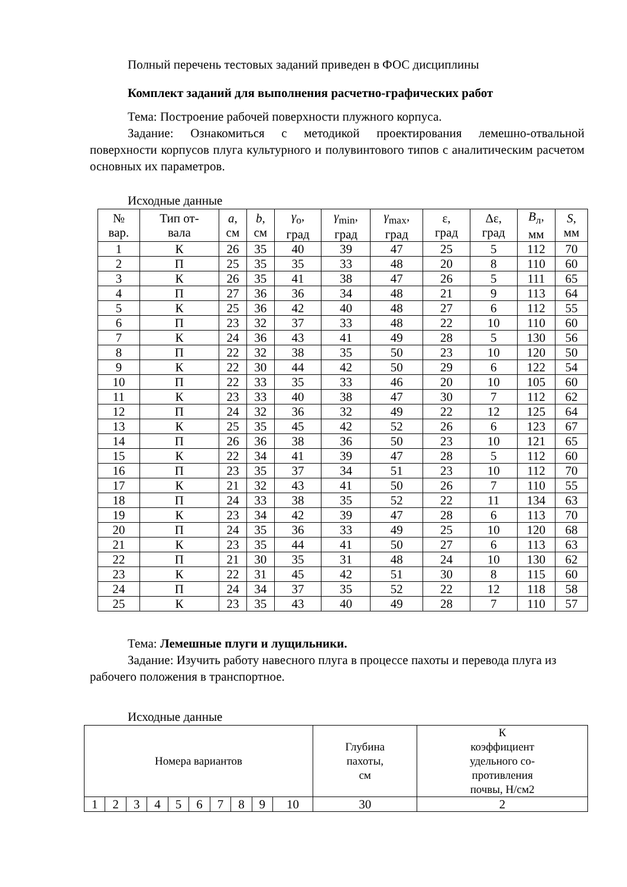Полный перечень тестовых заданий приведен в ФОС дисциплины
Комплект заданий для выполнения расчетно-графических работ
Тема: Построение рабочей поверхности плужного корпуса.
Задание: Ознакомиться с методикой проектирования лемешно-отвальной поверхности корпусов плуга культурного и полувинтового типов с аналитическим расчетом основных их параметров.
Исходные данные
| № вар. | Тип от- вала | a , см | b , см | γ<sub>о</sub>, град | γ<sub>min</sub>, град | γ<sub>max</sub>, град | ε, град | Δε, град | В<sub>л</sub>, мм | S , мм |
| --- | --- | --- | --- | --- | --- | --- | --- | --- | --- | --- |
| 1 | К | 26 | 35 | 40 | 39 | 47 | 25 | 5 | 112 | 70 |
| 2 | П | 25 | 35 | 35 | 33 | 48 | 20 | 8 | 110 | 60 |
| 3 | К | 26 | 35 | 41 | 38 | 47 | 26 | 5 | 111 | 65 |
| 4 | П | 27 | 36 | 36 | 34 | 48 | 21 | 9 | 113 | 64 |
| 5 | К | 25 | 36 | 42 | 40 | 48 | 27 | 6 | 112 | 55 |
| 6 | П | 23 | 32 | 37 | 33 | 48 | 22 | 10 | 110 | 60 |
| 7 | К | 24 | 36 | 43 | 41 | 49 | 28 | 5 | 130 | 56 |
| 8 | П | 22 | 32 | 38 | 35 | 50 | 23 | 10 | 120 | 50 |
| 9 | К | 22 | 30 | 44 | 42 | 50 | 29 | 6 | 122 | 54 |
| 10 | П | 22 | 33 | 35 | 33 | 46 | 20 | 10 | 105 | 60 |
| 11 | К | 23 | 33 | 40 | 38 | 47 | 30 | 7 | 112 | 62 |
| 12 | П | 24 | 32 | 36 | 32 | 49 | 22 | 12 | 125 | 64 |
| 13 | К | 25 | 35 | 45 | 42 | 52 | 26 | 6 | 123 | 67 |
| 14 | П | 26 | 36 | 38 | 36 | 50 | 23 | 10 | 121 | 65 |
| 15 | К | 22 | 34 | 41 | 39 | 47 | 28 | 5 | 112 | 60 |
| 16 | П | 23 | 35 | 37 | 34 | 51 | 23 | 10 | 112 | 70 |
| 17 | К | 21 | 32 | 43 | 41 | 50 | 26 | 7 | 110 | 55 |
| 18 | П | 24 | 33 | 38 | 35 | 52 | 22 | 11 | 134 | 63 |
| 19 | К | 23 | 34 | 42 | 39 | 47 | 28 | 6 | 113 | 70 |
| 20 | П | 24 | 35 | 36 | 33 | 49 | 25 | 10 | 120 | 68 |
| 21 | К | 23 | 35 | 44 | 41 | 50 | 27 | 6 | 113 | 63 |
| 22 | П | 21 | 30 | 35 | 31 | 48 | 24 | 10 | 130 | 62 |
| 23 | К | 22 | 31 | 45 | 42 | 51 | 30 | 8 | 115 | 60 |
| 24 | П | 24 | 34 | 37 | 35 | 52 | 22 | 12 | 118 | 58 |
| 25 | К | 23 | 35 | 43 | 40 | 49 | 28 | 7 | 110 | 57 |
Тема: Лемешные плуги и лущильники.
Задание: Изучить работу навесного плуга в процессе пахоты и перевода плуга из рабочего положения в транспортное.
Исходные данные
| Номера вариантов | | | | | | | | | | Глубина пахоты, см | К коэффициент удельного со- противления почвы, Н/см2 |
| --- | --- | --- | --- | --- | --- | --- | --- | --- | --- | --- | --- |
| 1 | 2 | 3 | 4 | 5 | 6 | 7 | 8 | 9 | 10 | 30 | 2 |